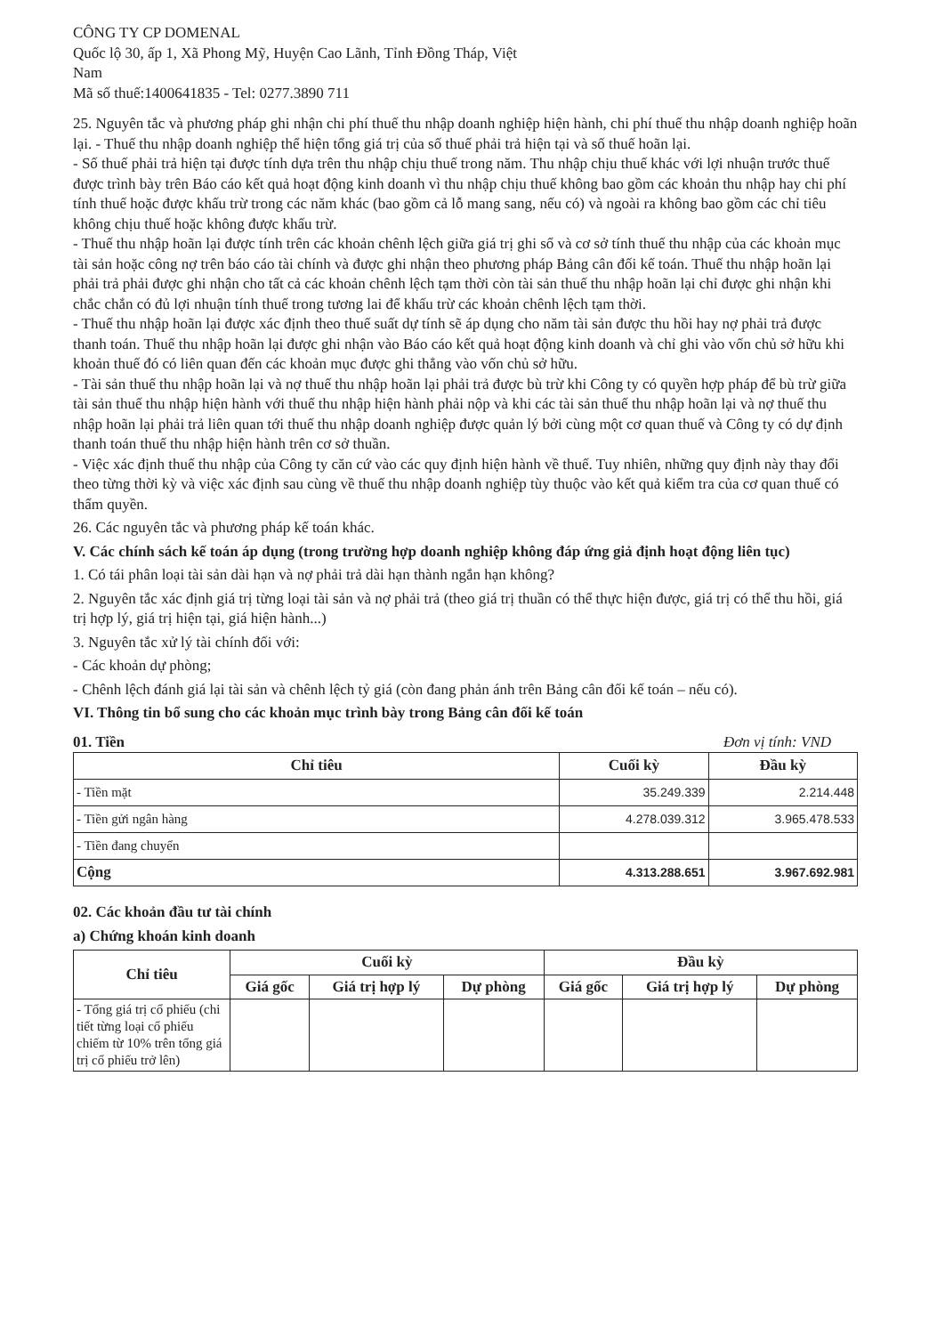CÔNG TY CP DOMENAL
Quốc lộ 30, ấp 1, Xã Phong Mỹ, Huyện Cao Lãnh, Tỉnh Đồng Tháp, Việt
Nam
Mã số thuế:1400641835 - Tel: 0277.3890 711
25. Nguyên tắc và phương pháp ghi nhận chi phí thuế thu nhập doanh nghiệp hiện hành, chi phí thuế thu nhập doanh nghiệp hoãn lại. - Thuế thu nhập doanh nghiệp thể hiện tổng giá trị của số thuế phải trả hiện tại và số thuế hoãn lại.
- Số thuế phải trả hiện tại được tính dựa trên thu nhập chịu thuế trong năm. Thu nhập chịu thuế khác với lợi nhuận trước thuế được trình bày trên Báo cáo kết quả hoạt động kinh doanh vì thu nhập chịu thuế không bao gồm các khoản thu nhập hay chi phí tính thuế hoặc được khấu trừ trong các năm khác (bao gồm cả lỗ mang sang, nếu có) và ngoài ra không bao gồm các chỉ tiêu không chịu thuế hoặc không được khấu trừ.
- Thuế thu nhập hoãn lại được tính trên các khoản chênh lệch giữa giá trị ghi sổ và cơ sở tính thuế thu nhập của các khoản mục tài sản hoặc công nợ trên báo cáo tài chính và được ghi nhận theo phương pháp Bảng cân đối kế toán. Thuế thu nhập hoãn lại phải trả phải được ghi nhận cho tất cả các khoản chênh lệch tạm thời còn tài sản thuế thu nhập hoãn lại chỉ được ghi nhận khi chắc chắn có đủ lợi nhuận tính thuế trong tương lai để khấu trừ các khoản chênh lệch tạm thời.
- Thuế thu nhập hoãn lại được xác định theo thuế suất dự tính sẽ áp dụng cho năm tài sản được thu hồi hay nợ phải trả được thanh toán. Thuế thu nhập hoãn lại được ghi nhận vào Báo cáo kết quả hoạt động kinh doanh và chỉ ghi vào vốn chủ sở hữu khi khoản thuế đó có liên quan đến các khoản mục được ghi thẳng vào vốn chủ sở hữu.
- Tài sản thuế thu nhập hoãn lại và nợ thuế thu nhập hoãn lại phải trả được bù trừ khi Công ty có quyền hợp pháp để bù trừ giữa tài sản thuế thu nhập hiện hành với thuế thu nhập hiện hành phải nộp và khi các tài sản thuế thu nhập hoãn lại và nợ thuế thu nhập hoãn lại phải trả liên quan tới thuế thu nhập doanh nghiệp được quản lý bởi cùng một cơ quan thuế và Công ty có dự định thanh toán thuế thu nhập hiện hành trên cơ sở thuần.
- Việc xác định thuế thu nhập của Công ty căn cứ vào các quy định hiện hành về thuế. Tuy nhiên, những quy định này thay đổi theo từng thời kỳ và việc xác định sau cùng về thuế thu nhập doanh nghiệp tùy thuộc vào kết quả kiểm tra của cơ quan thuế có thẩm quyền.
26. Các nguyên tắc và phương pháp kế toán khác.
V. Các chính sách kế toán áp dụng (trong trường hợp doanh nghiệp không đáp ứng giả định hoạt động liên tục)
1. Có tái phân loại tài sản dài hạn và nợ phải trả dài hạn thành ngắn hạn không?
2. Nguyên tắc xác định giá trị từng loại tài sản và nợ phải trả (theo giá trị thuần có thể thực hiện được, giá trị có thể thu hồi, giá trị hợp lý, giá trị hiện tại, giá hiện hành...)
3. Nguyên tắc xử lý tài chính đối với:
- Các khoản dự phòng;
- Chênh lệch đánh giá lại tài sản và chênh lệch tỷ giá (còn đang phản ánh trên Bảng cân đối kế toán – nếu có).
VI. Thông tin bổ sung cho các khoản mục trình bày trong Bảng cân đối kế toán
01. Tiền Đơn vị tính: VND
| Chỉ tiêu | Cuối kỳ | Đầu kỳ |
| --- | --- | --- |
| - Tiền mặt | 35.249.339 | 2.214.448 |
| - Tiền gửi ngân hàng | 4.278.039.312 | 3.965.478.533 |
| - Tiền đang chuyển | | |
| Cộng | 4.313.288.651 | 3.967.692.981 |
02. Các khoản đầu tư tài chính
a) Chứng khoán kinh doanh
| Chỉ tiêu | Cuối kỳ | | | Đầu kỳ | | |
| --- | --- | --- | --- | --- | --- | --- |
| | Giá gốc | Giá trị hợp lý | Dự phòng | Giá gốc | Giá trị hợp lý | Dự phòng |
| - Tổng giá trị cổ phiếu (chi tiết từng loại cổ phiếu chiếm từ 10% trên tổng giá trị cổ phiếu trở lên) | | | | | | |